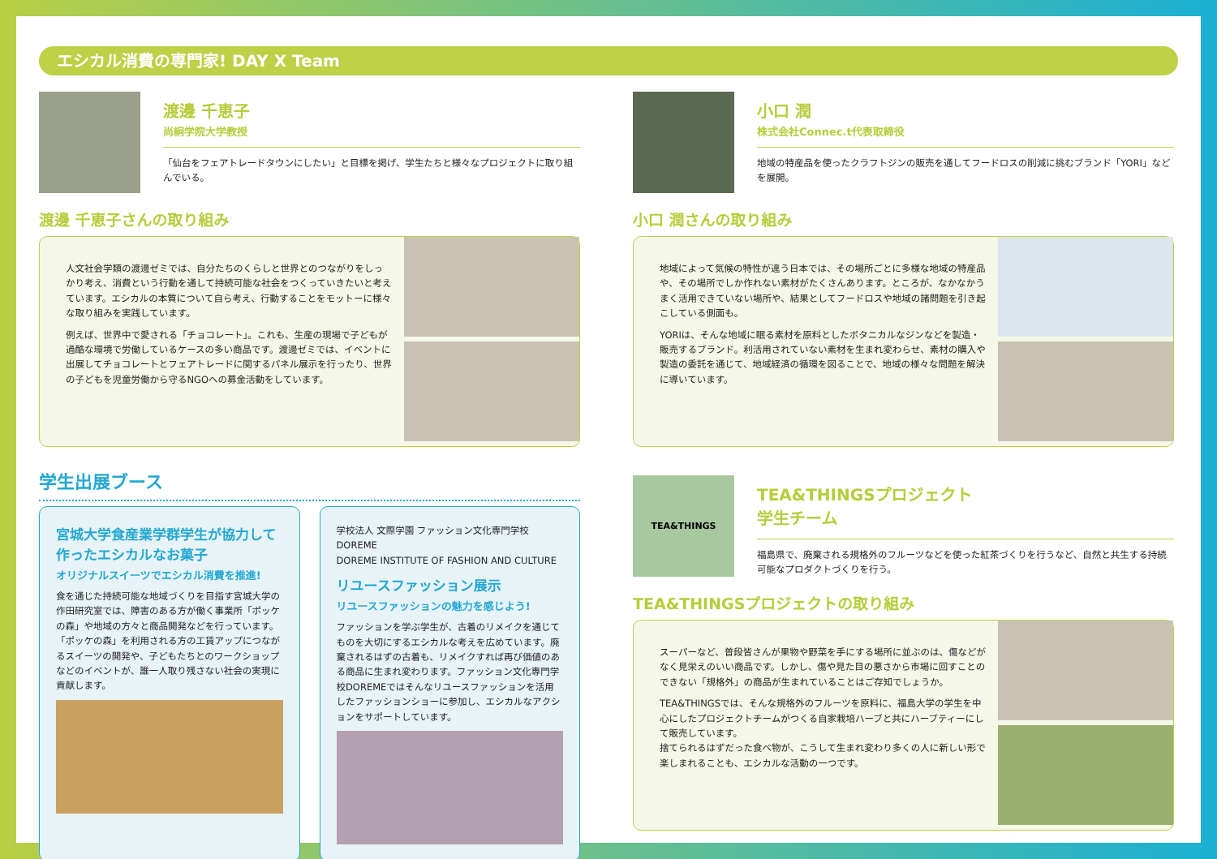エシカル消費の専門家! DAY X Team
渡邊 千恵子
尚絅学院大学教授
「仙台をフェアトレードタウンにしたい」と目標を掲げ、学生たちと様々なプロジェクトに取り組んでいる。
渡邊 千恵子さんの取り組み
人文社会学類の渡邊ゼミでは、自分たちのくらしと世界とのつながりをしっかり考え、消費という行動を通して持続可能な社会をつくっていきたいと考えています。エシカルの本質について自ら考え、行動することをモットーに様々な取り組みを実践しています。
例えば、世界中で愛される「チョコレート」。これも、生産の現場で子どもが過酷な環境で労働しているケースの多い商品です。渡邊ゼミでは、イベントに出展してチョコレートとフェアトレードに関するパネル展示を行ったり、世界の子どもを児童労働から守るNGOへの募金活動をしています。
学生出展ブース
宮城大学食産業学群学生が協力して作ったエシカルなお菓子
オリジナルスイーツでエシカル消費を推進!
食を通じた持続可能な地域づくりを目指す宮城大学の作田研究室では、障害のある方が働く事業所「ポッケの森」や地域の方々と商品開発などを行っています。「ポッケの森」を利用される方の工賃アップにつながるスイーツの開発や、子どもたちとのワークショップなどのイベントが、誰一人取り残さない社会の実現に貢献します。
学校法人 文際学園 ファッション文化専門学校DOREME
DOREME INSTITUTE OF FASHION AND CULTURE
リユースファッション展示
リユースファッションの魅力を感じよう!
ファッションを学ぶ学生が、古着のリメイクを通じてものを大切にするエシカルな考えを広めています。廃棄されるはずの古着も、リメイクすれば再び価値のある商品に生まれ変わります。ファッション文化専門学校DOREMEではそんなリユースファッションを活用したファッションショーに参加し、エシカルなアクションをサポートしています。
小口 潤
株式会社Connec.t代表取締役
地域の特産品を使ったクラフトジンの販売を通してフードロスの削減に挑むブランド「YORI」などを展開。
小口 潤さんの取り組み
地域によって気候の特性が違う日本では、その場所ごとに多様な地域の特産品や、その場所でしか作れない素材がたくさんあります。ところが、なかなかうまく活用できていない場所や、結果としてフードロスや地域の諸問題を引き起こしている側面も。
YORIは、そんな地域に眠る素材を原料としたボタニカルなジンなどを製造・販売するブランド。利活用されていない素材を生まれ変わらせ、素材の購入や製造の委託を通じて、地域経済の循環を図ることで、地域の様々な問題を解決に導いています。
TEA&THINGS
TEA&THINGSプロジェクト
学生チーム
福島県で、廃棄される規格外のフルーツなどを使った紅茶づくりを行うなど、自然と共生する持続可能なプロダクトづくりを行う。
TEA&THINGSプロジェクトの取り組み
スーパーなど、普段皆さんが果物や野菜を手にする場所に並ぶのは、傷などがなく見栄えのいい商品です。しかし、傷や見た目の悪さから市場に回すことのできない「規格外」の商品が生まれていることはご存知でしょうか。
TEA&THINGSでは、そんな規格外のフルーツを原料に、福島大学の学生を中心にしたプロジェクトチームがつくる自家栽培ハーブと共にハーブティーにして販売しています。
捨てられるはずだった食べ物が、こうして生まれ変わり多くの人に新しい形で楽しまれることも、エシカルな活動の一つです。